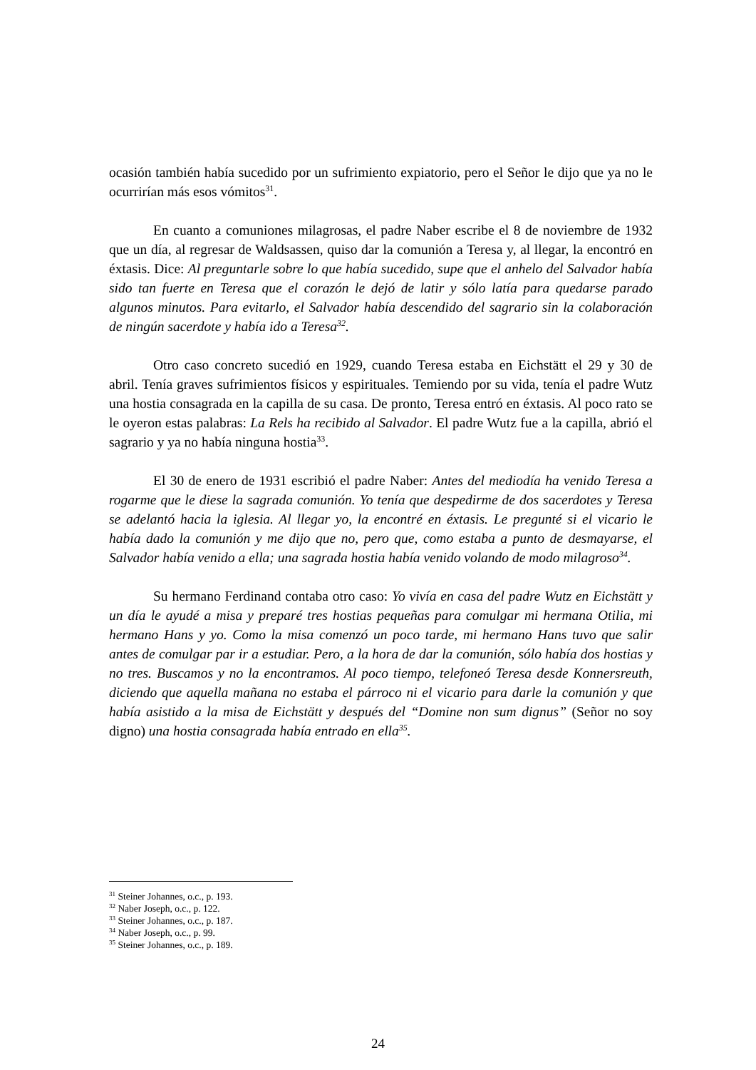ocasión también había sucedido por un sufrimiento expiatorio, pero el Señor le dijo que ya no le ocurrirían más esos vómitos<sup>31</sup>.
En cuanto a comuniones milagrosas, el padre Naber escribe el 8 de noviembre de 1932 que un día, al regresar de Waldsassen, quiso dar la comunión a Teresa y, al llegar, la encontró en éxtasis. Dice: Al preguntarle sobre lo que había sucedido, supe que el anhelo del Salvador había sido tan fuerte en Teresa que el corazón le dejó de latir y sólo latía para quedarse parado algunos minutos. Para evitarlo, el Salvador había descendido del sagrario sin la colaboración de ningún sacerdote y había ido a Teresa<sup>32</sup>.
Otro caso concreto sucedió en 1929, cuando Teresa estaba en Eichstätt el 29 y 30 de abril. Tenía graves sufrimientos físicos y espirituales. Temiendo por su vida, tenía el padre Wutz una hostia consagrada en la capilla de su casa. De pronto, Teresa entró en éxtasis. Al poco rato se le oyeron estas palabras: La Rels ha recibido al Salvador. El padre Wutz fue a la capilla, abrió el sagrario y ya no había ninguna hostia<sup>33</sup>.
El 30 de enero de 1931 escribió el padre Naber: Antes del mediodía ha venido Teresa a rogarme que le diese la sagrada comunión. Yo tenía que despedirme de dos sacerdotes y Teresa se adelantó hacia la iglesia. Al llegar yo, la encontré en éxtasis. Le pregunté si el vicario le había dado la comunión y me dijo que no, pero que, como estaba a punto de desmayarse, el Salvador había venido a ella; una sagrada hostia había venido volando de modo milagroso<sup>34</sup>.
Su hermano Ferdinand contaba otro caso: Yo vivía en casa del padre Wutz en Eichstätt y un día le ayudé a misa y preparé tres hostias pequeñas para comulgar mi hermana Otilia, mi hermano Hans y yo. Como la misa comenzó un poco tarde, mi hermano Hans tuvo que salir antes de comulgar par ir a estudiar. Pero, a la hora de dar la comunión, sólo había dos hostias y no tres. Buscamos y no la encontramos. Al poco tiempo, telefoneó Teresa desde Konnersreuth, diciendo que aquella mañana no estaba el párroco ni el vicario para darle la comunión y que había asistido a la misa de Eichstätt y después del “Domine non sum dignus” (Señor no soy digno) una hostia consagrada había entrado en ella<sup>35</sup>.
<sup>31</sup> Steiner Johannes, o.c., p. 193.
<sup>32</sup> Naber Joseph, o.c., p. 122.
<sup>33</sup> Steiner Johannes, o.c., p. 187.
<sup>34</sup> Naber Joseph, o.c., p. 99.
<sup>35</sup> Steiner Johannes, o.c., p. 189.
24